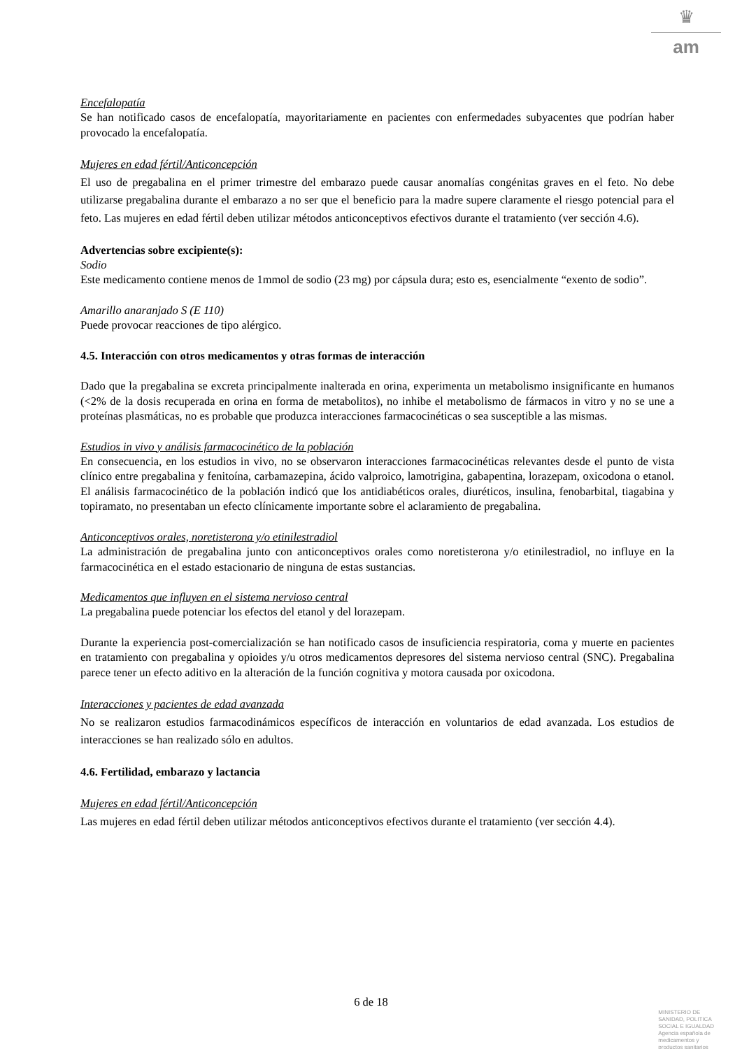♛
am
Encefalopatía
Se han notificado casos de encefalopatía, mayoritariamente en pacientes con enfermedades subyacentes que podrían haber provocado la encefalopatía.
Mujeres en edad fértil/Anticoncepción
El uso de pregabalina en el primer trimestre del embarazo puede causar anomalías congénitas graves en el feto. No debe utilizarse pregabalina durante el embarazo a no ser que el beneficio para la madre supere claramente el riesgo potencial para el feto. Las mujeres en edad fértil deben utilizar métodos anticonceptivos efectivos durante el tratamiento (ver sección 4.6).
Advertencias sobre excipiente(s):
Sodio
Este medicamento contiene menos de 1mmol de sodio (23 mg) por cápsula dura; esto es, esencialmente “exento de sodio”.
Amarillo anaranjado S (E 110)
Puede provocar reacciones de tipo alérgico.
4.5. Interacción con otros medicamentos y otras formas de interacción
Dado que la pregabalina se excreta principalmente inalterada en orina, experimenta un metabolismo insignificante en humanos (<2% de la dosis recuperada en orina en forma de metabolitos), no inhibe el metabolismo de fármacos in vitro y no se une a proteínas plasmáticas, no es probable que produzca interacciones farmacocinéticas o sea susceptible a las mismas.
Estudios in vivo y análisis farmacocinético de la población
En consecuencia, en los estudios in vivo, no se observaron interacciones farmacocinéticas relevantes desde el punto de vista clínico entre pregabalina y fenitoína, carbamazepina, ácido valproico, lamotrigina, gabapentina, lorazepam, oxicodona o etanol. El análisis farmacocinético de la población indicó que los antidiabéticos orales, diuréticos, insulina, fenobarbital, tiagabina y topiramato, no presentaban un efecto clínicamente importante sobre el aclaramiento de pregabalina.
Anticonceptivos orales, noretisterona y/o etinilestradiol
La administración de pregabalina junto con anticonceptivos orales como noretisterona y/o etinilestradiol, no influye en la farmacocinética en el estado estacionario de ninguna de estas sustancias.
Medicamentos que influyen en el sistema nervioso central
La pregabalina puede potenciar los efectos del etanol y del lorazepam.
Durante la experiencia post-comercialización se han notificado casos de insuficiencia respiratoria, coma y muerte en pacientes en tratamiento con pregabalina y opioides y/u otros medicamentos depresores del sistema nervioso central (SNC). Pregabalina parece tener un efecto aditivo en la alteración de la función cognitiva y motora causada por oxicodona.
Interacciones y pacientes de edad avanzada
No se realizaron estudios farmacodinámicos específicos de interacción en voluntarios de edad avanzada. Los estudios de interacciones se han realizado sólo en adultos.
4.6. Fertilidad, embarazo y lactancia
Mujeres en edad fértil/Anticoncepción
Las mujeres en edad fértil deben utilizar métodos anticonceptivos efectivos durante el tratamiento (ver sección 4.4).
6 de 18
MINISTERIO DE
SANIDAD, POLITICA
SOCIAL E IGUALDAD
Agencia española de
medicamentos y
productos sanitarios